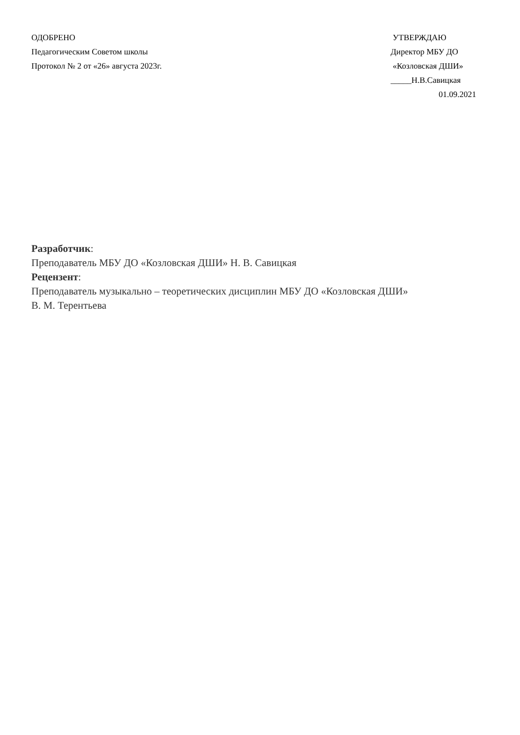ОДОБРЕНО
Педагогическим Советом школы
Протокол № 2 от «26» августа 2023г.
УТВЕРЖДАЮ
Директор МБУ ДО
«Козловская ДШИ»
_____Н.В.Савицкая
01.09.2021
Разработчик:
Преподаватель МБУ ДО «Козловская ДШИ» Н. В. Савицкая
Рецензент:
Преподаватель музыкально – теоретических дисциплин МБУ ДО «Козловская ДШИ»
В. М. Терентьева